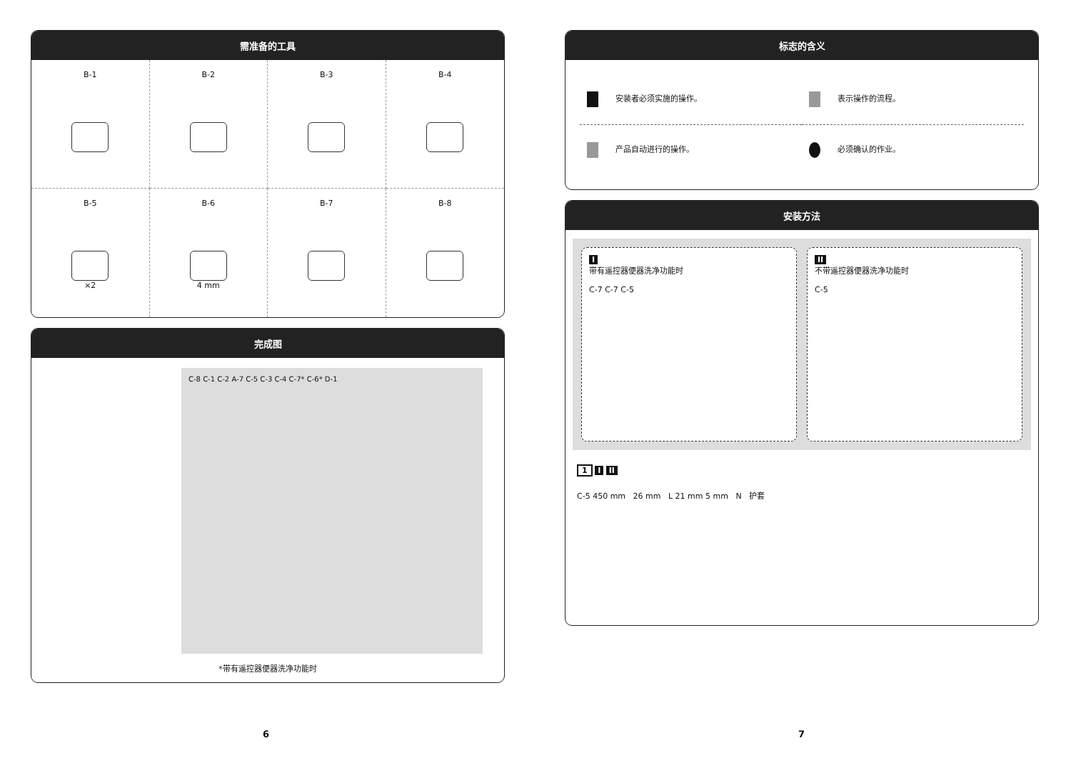需准备的工具
B-1
B-2
B-3
B-4
B-5
×2
B-6
4 mm
B-7
B-8
完成图
C-8 C-1 C-2 A-7 C-5 C-3 C-4 C-7* C-6* D-1
*带有遥控器便器洗净功能时
标志的含义
安装者必须实施的操作。
表示操作的流程。
产品自动进行的操作。
必须确认的作业。
安装方法
I
带有遥控器便器洗净功能时
C-7 C-7 C-5
II
不带遥控器便器洗净功能时
C-5
1 I II
C-5 450 mm 26 mm L 21 mm 5 mm N 护套
6 7